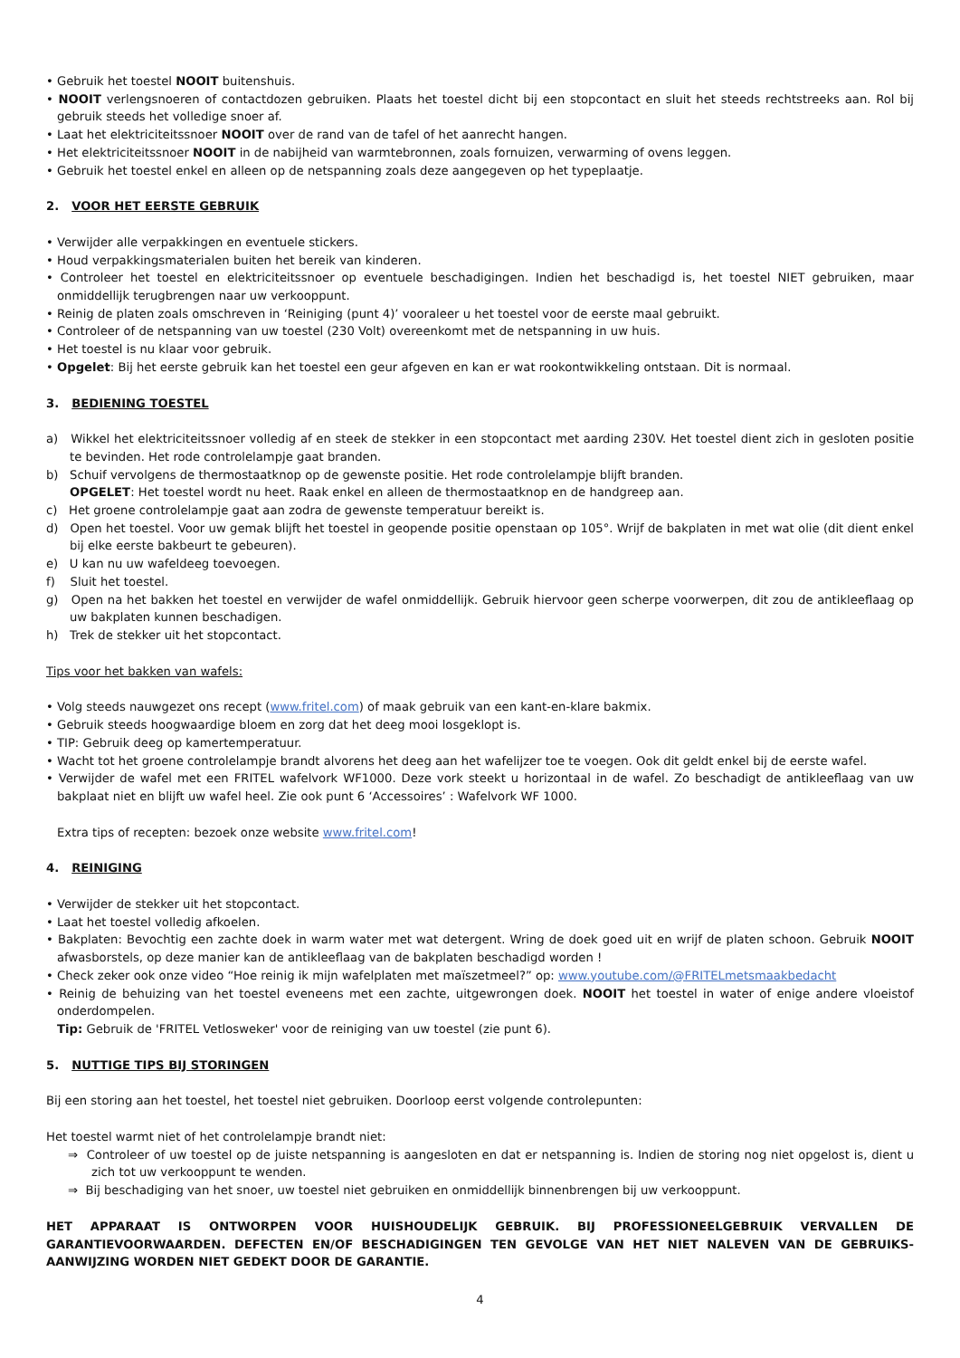• Gebruik het toestel NOOIT buitenshuis.
• NOOIT verlengsnoeren of contactdozen gebruiken. Plaats het toestel dicht bij een stopcontact en sluit het steeds rechtstreeks aan. Rol bij gebruik steeds het volledige snoer af.
• Laat het elektriciteitssnoer NOOIT over de rand van de tafel of het aanrecht hangen.
• Het elektriciteitssnoer NOOIT in de nabijheid van warmtebronnen, zoals fornuizen, verwarming of ovens leggen.
• Gebruik het toestel enkel en alleen op de netspanning zoals deze aangegeven op het typeplaatje.
2. VOOR HET EERSTE GEBRUIK
• Verwijder alle verpakkingen en eventuele stickers.
• Houd verpakkingsmaterialen buiten het bereik van kinderen.
• Controleer het toestel en elektriciteitssnoer op eventuele beschadigingen. Indien het beschadigd is, het toestel NIET gebruiken, maar onmiddellijk terugbrengen naar uw verkooppunt.
• Reinig de platen zoals omschreven in ‘Reiniging (punt 4)’ vooraleer u het toestel voor de eerste maal gebruikt.
• Controleer of de netspanning van uw toestel (230 Volt) overeenkomt met de netspanning in uw huis.
• Het toestel is nu klaar voor gebruik.
• Opgelet: Bij het eerste gebruik kan het toestel een geur afgeven en kan er wat rookontwikkeling ontstaan. Dit is normaal.
3. BEDIENING TOESTEL
a) Wikkel het elektriciteitssnoer volledig af en steek de stekker in een stopcontact met aarding 230V. Het toestel dient zich in gesloten positie te bevinden. Het rode controlelampje gaat branden.
b) Schuif vervolgens de thermostaatknop op de gewenste positie. Het rode controlelampje blijft branden.
OPGELET: Het toestel wordt nu heet. Raak enkel en alleen de thermostaatknop en de handgreep aan.
c) Het groene controlelampje gaat aan zodra de gewenste temperatuur bereikt is.
d) Open het toestel. Voor uw gemak blijft het toestel in geopende positie openstaan op 105°. Wrijf de bakplaten in met wat olie (dit dient enkel bij elke eerste bakbeurt te gebeuren).
e) U kan nu uw wafeldeeg toevoegen.
f) Sluit het toestel.
g) Open na het bakken het toestel en verwijder de wafel onmiddellijk. Gebruik hiervoor geen scherpe voorwerpen, dit zou de antikleeflaag op uw bakplaten kunnen beschadigen.
h) Trek de stekker uit het stopcontact.
Tips voor het bakken van wafels:
• Volg steeds nauwgezet ons recept (www.fritel.com) of maak gebruik van een kant-en-klare bakmix.
• Gebruik steeds hoogwaardige bloem en zorg dat het deeg mooi losgeklopt is.
• TIP: Gebruik deeg op kamertemperatuur.
• Wacht tot het groene controlelampje brandt alvorens het deeg aan het wafelijzer toe te voegen. Ook dit geldt enkel bij de eerste wafel.
• Verwijder de wafel met een FRITEL wafelvork WF1000. Deze vork steekt u horizontaal in de wafel. Zo beschadigt de antikleeflaag van uw bakplaat niet en blijft uw wafel heel. Zie ook punt 6 ‘Accessoires’ : Wafelvork WF 1000.
Extra tips of recepten: bezoek onze website www.fritel.com!
4. REINIGING
• Verwijder de stekker uit het stopcontact.
• Laat het toestel volledig afkoelen.
• Bakplaten: Bevochtig een zachte doek in warm water met wat detergent. Wring de doek goed uit en wrijf de platen schoon. Gebruik NOOIT afwasborstels, op deze manier kan de antikleeflaag van de bakplaten beschadigd worden !
• Check zeker ook onze video “Hoe reinig ik mijn wafelplaten met maïszetmeel?” op: www.youtube.com/@FRITELmetsmaakbedacht
• Reinig de behuizing van het toestel eveneens met een zachte, uitgewrongen doek. NOOIT het toestel in water of enige andere vloeistof onderdompelen.
Tip: Gebruik de 'FRITEL Vetlosweker' voor de reiniging van uw toestel (zie punt 6).
5. NUTTIGE TIPS BIJ STORINGEN
Bij een storing aan het toestel, het toestel niet gebruiken. Doorloop eerst volgende controlepunten:
Het toestel warmt niet of het controlelampje brandt niet:
⇒ Controleer of uw toestel op de juiste netspanning is aangesloten en dat er netspanning is. Indien de storing nog niet opgelost is, dient u zich tot uw verkooppunt te wenden.
⇒ Bij beschadiging van het snoer, uw toestel niet gebruiken en onmiddellijk binnenbrengen bij uw verkooppunt.
HET APPARAAT IS ONTWORPEN VOOR HUISHOUDELIJK GEBRUIK. BIJ PROFESSIONEELGEBRUIK VERVALLEN DE GARANTIEVOORWAARDEN. DEFECTEN EN/OF BESCHADIGINGEN TEN GEVOLGE VAN HET NIET NALEVEN VAN DE GEBRUIKS-AANWIJZING WORDEN NIET GEDEKT DOOR DE GARANTIE.
4